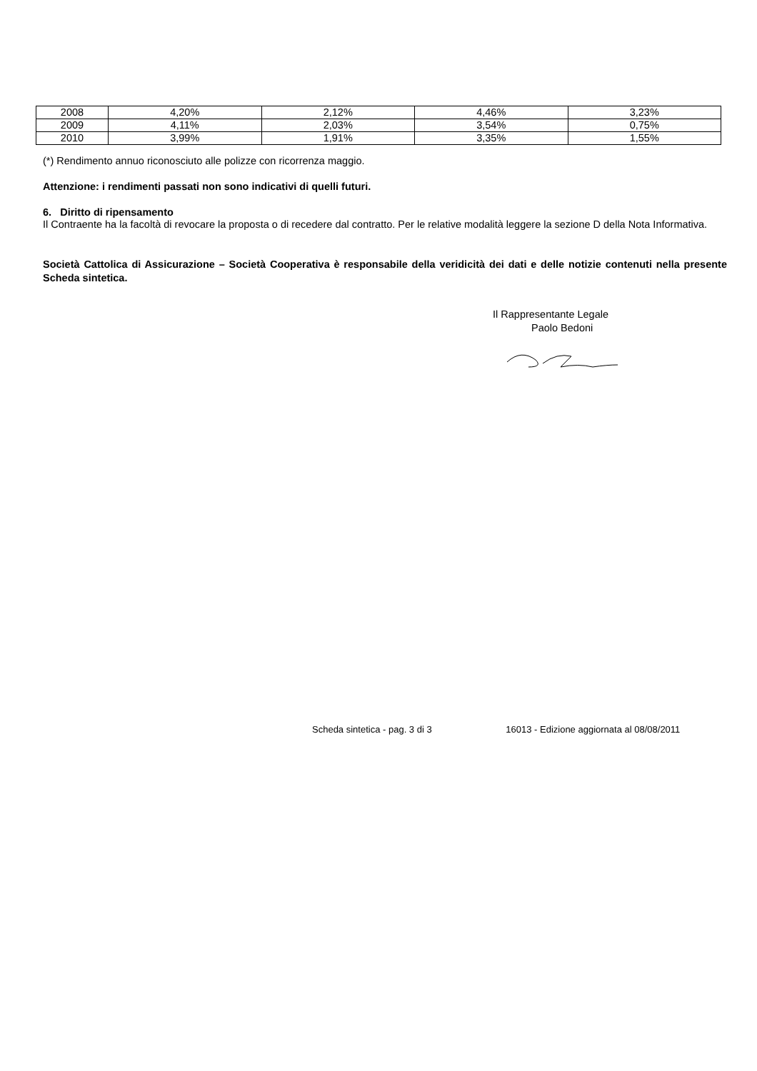| 2008 | 4,20% | 2,12% | 4,46% | 3,23% |
| 2009 | 4,11% | 2,03% | 3,54% | 0,75% |
| 2010 | 3,99% | 1,91% | 3,35% | 1,55% |
(*) Rendimento annuo riconosciuto alle polizze con ricorrenza maggio.
Attenzione: i rendimenti passati non sono indicativi di quelli futuri.
6. Diritto di ripensamento
Il Contraente ha la facoltà di revocare la proposta o di recedere dal contratto. Per le relative modalità leggere la sezione D della Nota Informativa.
Società Cattolica di Assicurazione – Società Cooperativa è responsabile della veridicità dei dati e delle notizie contenuti nella presente Scheda sintetica.
Il Rappresentante Legale
Paolo Bedoni
Scheda sintetica - pag. 3 di 3 16013 - Edizione aggiornata al 08/08/2011